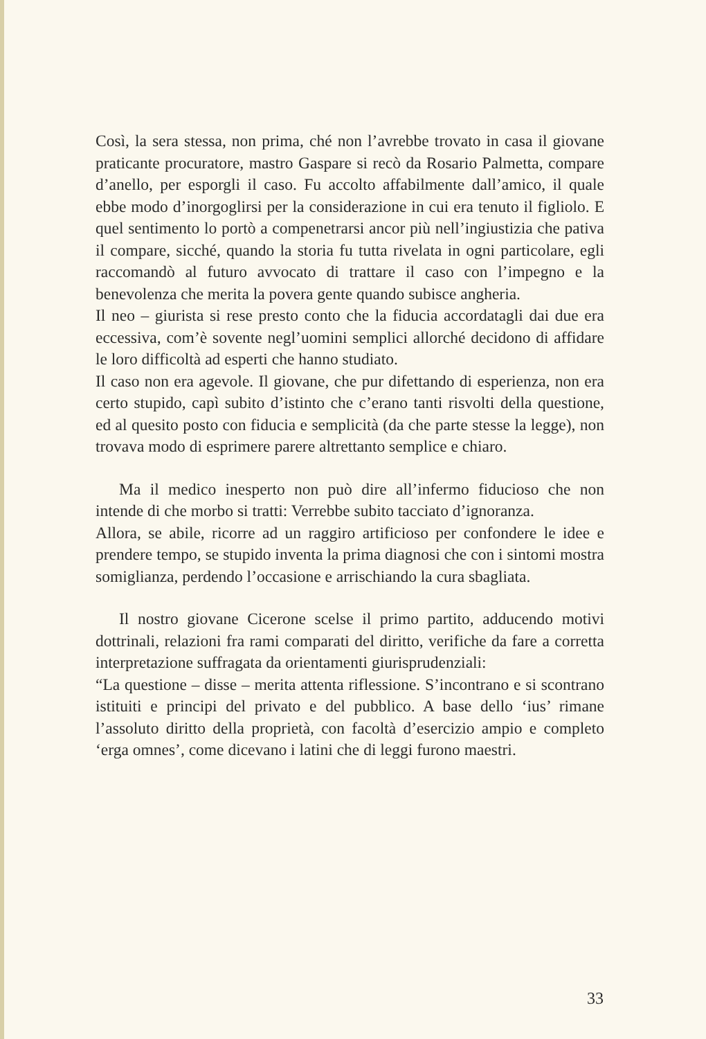Così, la sera stessa, non prima, ché non l’avrebbe trovato in casa il giovane praticante procuratore, mastro Gaspare si recò da Rosario Palmetta, compare d’anello, per esporgli il caso. Fu accolto affabilmente dall’amico, il quale ebbe modo d’inorgoglirsi per la considerazione in cui era tenuto il figliolo. E quel sentimento lo portò a compenetrarsi ancor più nell’ingiustizia che pativa il compare, sicché, quando la storia fu tutta rivelata in ogni particolare, egli raccomandò al futuro avvocato di trattare il caso con l’impegno e la benevolenza che merita la povera gente quando subisce angheria.
Il neo – giurista si rese presto conto che la fiducia accordatagli dai due era eccessiva, com’è sovente negl’uomini semplici allorché decidono di affidare le loro difficoltà ad esperti che hanno studiato.
Il caso non era agevole. Il giovane, che pur difettando di esperienza, non era certo stupido, capì subito d’istinto che c’erano tanti risvolti della questione, ed al quesito posto con fiducia e semplicità (da che parte stesse la legge), non trovava modo di esprimere parere altrettanto semplice e chiaro.
Ma il medico inesperto non può dire all’infermo fiducioso che non intende di che morbo si tratti: Verrebbe subito tacciato d’ignoranza.
Allora, se abile, ricorre ad un raggiro artificioso per confondere le idee e prendere tempo, se stupido inventa la prima diagnosi che con i sintomi mostra somiglianza, perdendo l’occasione e arrischiando la cura sbagliata.
Il nostro giovane Cicerone scelse il primo partito, adducendo motivi dottrinali, relazioni fra rami comparati del diritto, verifiche da fare a corretta interpretazione suffragata da orientamenti giurisprudenziali:
“La questione – disse – merita attenta riflessione. S’incontrano e si scontrano istituiti e principi del privato e del pubblico. A base dello ‘ius’ rimane l’assoluto diritto della proprietà, con facoltà d’esercizio ampio e completo ‘erga omnes’, come dicevano i latini che di leggi furono maestri.
33